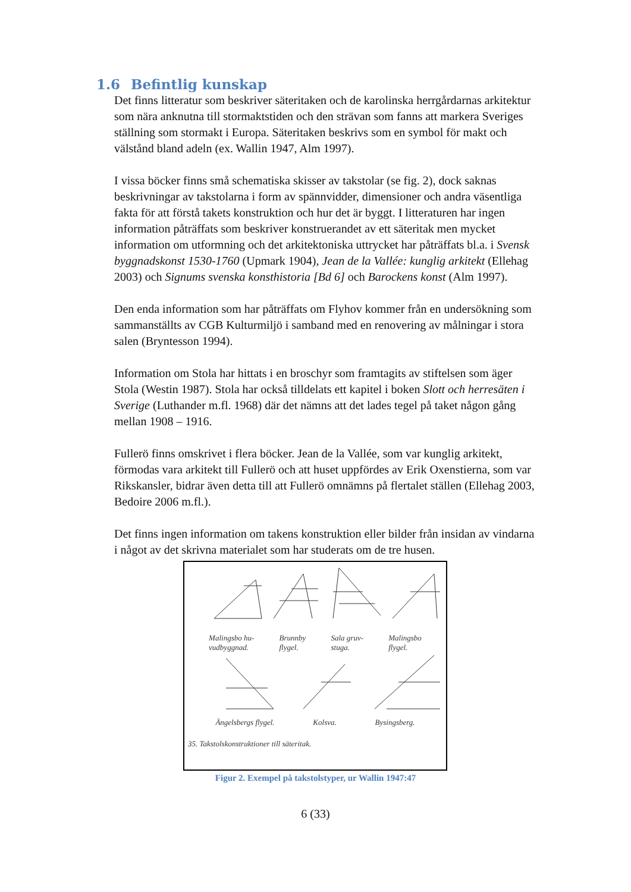1.6 Befintlig kunskap
Det finns litteratur som beskriver säteritaken och de karolinska herrgårdarnas arkitektur som nära anknutna till stormaktstiden och den strävan som fanns att markera Sveriges ställning som stormakt i Europa. Säteritaken beskrivs som en symbol för makt och välstånd bland adeln (ex. Wallin 1947, Alm 1997).
I vissa böcker finns små schematiska skisser av takstolar (se fig. 2), dock saknas beskrivningar av takstolarna i form av spännvidder, dimensioner och andra väsentliga fakta för att förstå takets konstruktion och hur det är byggt. I litteraturen har ingen information påträffats som beskriver konstruerandet av ett säteritak men mycket information om utformning och det arkitektoniska uttrycket har påträffats bl.a. i Svensk byggnadskonst 1530-1760 (Upmark 1904), Jean de la Vallée: kunglig arkitekt (Ellehag 2003) och Signums svenska konsthistoria [Bd 6] och Barockens konst (Alm 1997).
Den enda information som har påträffats om Flyhov kommer från en undersökning som sammanställts av CGB Kulturmiljö i samband med en renovering av målningar i stora salen (Bryntesson 1994).
Information om Stola har hittats i en broschyr som framtagits av stiftelsen som äger Stola (Westin 1987). Stola har också tilldelats ett kapitel i boken Slott och herresäten i Sverige (Luthander m.fl. 1968) där det nämns att det lades tegel på taket någon gång mellan 1908 – 1916.
Fullerö finns omskrivet i flera böcker. Jean de la Vallée, som var kunglig arkitekt, förmodas vara arkitekt till Fullerö och att huset uppfördes av Erik Oxenstierna, som var Rikskansler, bidrar även detta till att Fullerö omnämns på flertalet ställen (Ellehag 2003, Bedoire 2006 m.fl.).
Det finns ingen information om takens konstruktion eller bilder från insidan av vindarna i något av det skrivna materialet som har studerats om de tre husen.
Malingsbo hu-
vudbyggnad. Brunnby
flygel. Sala gruv-
stuga. Malingsbo
flygel.
Ängelsbergs flygel. Kolsva. Bysingsberg.
35. Takstolskonstruktioner till säteritak.
Figur 2. Exempel på takstolstyper, ur Wallin 1947:47
6 (33)